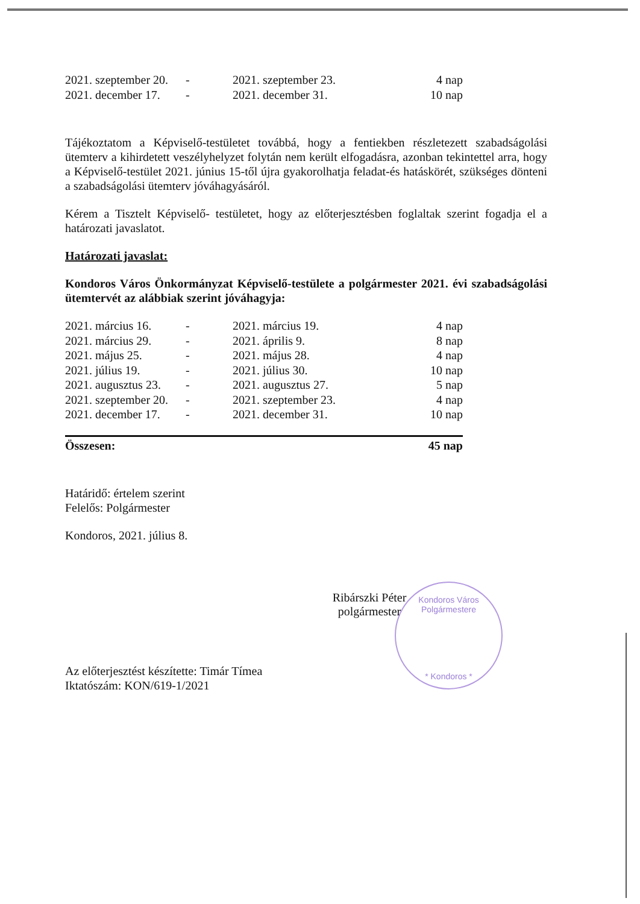Kondoros Város Polgármestere
* Kondoros *
| 2021. szeptember 20. | - | 2021. szeptember 23. | 4 nap |
| 2021. december 17. | - | 2021. december 31. | 10 nap |
Tájékoztatom a Képviselő-testületet továbbá, hogy a fentiekben részletezett szabadságolási ütemterv a kihirdetett veszélyhelyzet folytán nem került elfogadásra, azonban tekintettel arra, hogy a Képviselő-testület 2021. június 15-től újra gyakorolhatja feladat-és hatáskörét, szükséges dönteni a szabadságolási ütemterv jóváhagyásáról.
Kérem a Tisztelt Képviselő- testületet, hogy az előterjesztésben foglaltak szerint fogadja el a határozati javaslatot.
Határozati javaslat:
Kondoros Város Önkormányzat Képviselő-testülete a polgármester 2021. évi szabadságolási ütemtervét az alábbiak szerint jóváhagyja:
| 2021. március 16. | - | 2021. március 19. | 4 nap |
| 2021. március 29. | - | 2021. április 9. | 8 nap |
| 2021. május 25. | - | 2021. május 28. | 4 nap |
| 2021. július 19. | - | 2021. július 30. | 10 nap |
| 2021. augusztus 23. | - | 2021. augusztus 27. | 5 nap |
| 2021. szeptember 20. | - | 2021. szeptember 23. | 4 nap |
| 2021. december 17. | - | 2021. december 31. | 10 nap |
| Összesen: | | | 45 nap |
Határidő: értelem szerint
Felelős: Polgármester
Kondoros, 2021. július 8.
Ribárszki Péter
polgármester
Az előterjesztést készítette: Timár Tímea
Iktatószám: KON/619-1/2021